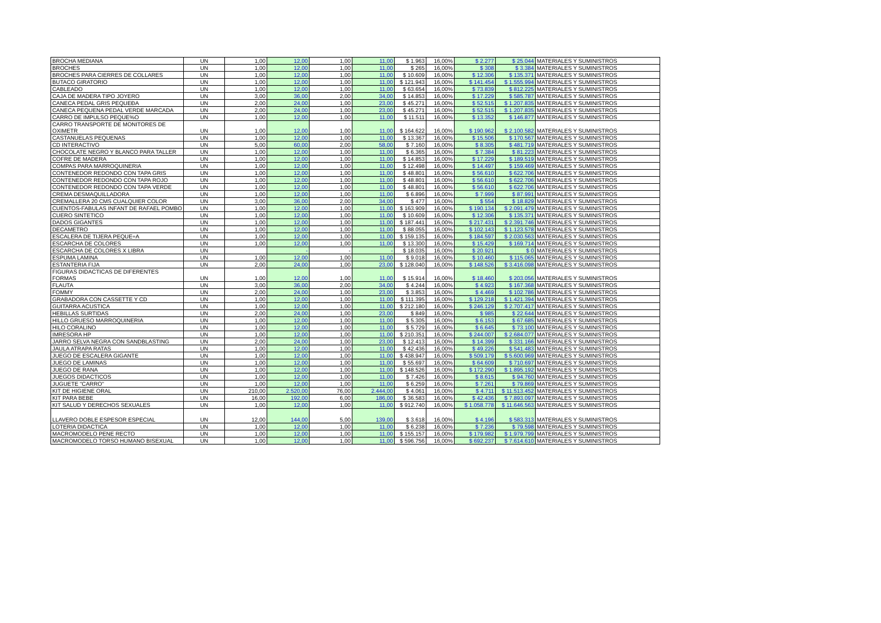| BROCHA MEDIANA | UN | 1,00 | 12,00 | 1,00 | 11,00 | $ 1.963 | 16,00% | $ 2.277 | $ 25.044 | MATERIALES Y SUMINISTROS |
| BROCHES | UN | 1,00 | 12,00 | 1,00 | 11,00 | $ 265 | 16,00% | $ 308 | $ 3.384 | MATERIALES Y SUMINISTROS |
| BROCHES PARA CIERRES DE COLLARES | UN | 1,00 | 12,00 | 1,00 | 11,00 | $ 10.609 | 16,00% | $ 12.306 | $ 135.371 | MATERIALES Y SUMINISTROS |
| BUTACO GIRATORIO | UN | 1,00 | 12,00 | 1,00 | 11,00 | $ 121.943 | 16,00% | $ 141.454 | $ 1.555.994 | MATERIALES Y SUMINISTROS |
| CABLEADO | UN | 1,00 | 12,00 | 1,00 | 11,00 | $ 63.654 | 16,00% | $ 73.839 | $ 812.225 | MATERIALES Y SUMINISTROS |
| CAJA DE MADERA TIPO JOYERO | UN | 3,00 | 36,00 | 2,00 | 34,00 | $ 14.853 | 16,00% | $ 17.229 | $ 585.787 | MATERIALES Y SUMINISTROS |
| CANECA PEDAL GRIS PEQUEÐA | UN | 2,00 | 24,00 | 1,00 | 23,00 | $ 45.271 | 16,00% | $ 52.515 | $ 1.207.835 | MATERIALES Y SUMINISTROS |
| CANECA PEQUENA PEDAL VERDE MARCADA | UN | 2,00 | 24,00 | 1,00 | 23,00 | $ 45.271 | 16,00% | $ 52.515 | $ 1.207.835 | MATERIALES Y SUMINISTROS |
| CARRO DE IMPULSO PEQUE%O | UN | 1,00 | 12,00 | 1,00 | 11,00 | $ 11.511 | 16,00% | $ 13.352 | $ 146.877 | MATERIALES Y SUMINISTROS |
| CARRO TRANSPORTE DE MONITORES DE OXIMETR | UN | 1,00 | 12,00 | 1,00 | 11,00 | $ 164.622 | 16,00% | $ 190.962 | $ 2.100.582 | MATERIALES Y SUMINISTROS |
| CASTANUELAS PEQUENAS | UN | 1,00 | 12,00 | 1,00 | 11,00 | $ 13.367 | 16,00% | $ 15.506 | $ 170.567 | MATERIALES Y SUMINISTROS |
| CD INTERACTIVO | UN | 5,00 | 60,00 | 2,00 | 58,00 | $ 7.160 | 16,00% | $ 8.305 | $ 481.719 | MATERIALES Y SUMINISTROS |
| CHOCOLATE NEGRO Y BLANCO PARA TALLER | UN | 1,00 | 12,00 | 1,00 | 11,00 | $ 6.365 | 16,00% | $ 7.384 | $ 81.223 | MATERIALES Y SUMINISTROS |
| COFRE DE MADERA | UN | 1,00 | 12,00 | 1,00 | 11,00 | $ 14.853 | 16,00% | $ 17.229 | $ 189.519 | MATERIALES Y SUMINISTROS |
| COMPAS PARA MARROQUINERIA | UN | 1,00 | 12,00 | 1,00 | 11,00 | $ 12.498 | 16,00% | $ 14.497 | $ 159.469 | MATERIALES Y SUMINISTROS |
| CONTENEDOR REDONDO CON TAPA GRIS | UN | 1,00 | 12,00 | 1,00 | 11,00 | $ 48.801 | 16,00% | $ 56.610 | $ 622.706 | MATERIALES Y SUMINISTROS |
| CONTENEDOR REDONDO CON TAPA ROJO | UN | 1,00 | 12,00 | 1,00 | 11,00 | $ 48.801 | 16,00% | $ 56.610 | $ 622.706 | MATERIALES Y SUMINISTROS |
| CONTENEDOR REDONDO CON TAPA VERDE | UN | 1,00 | 12,00 | 1,00 | 11,00 | $ 48.801 | 16,00% | $ 56.610 | $ 622.706 | MATERIALES Y SUMINISTROS |
| CREMA DESMAQUILLADORA | UN | 1,00 | 12,00 | 1,00 | 11,00 | $ 6.896 | 16,00% | $ 7.999 | $ 87.991 | MATERIALES Y SUMINISTROS |
| CREMALLERA 20 CMS CUALQUIER COLOR | UN | 3,00 | 36,00 | 2,00 | 34,00 | $ 477 | 16,00% | $ 554 | $ 18.829 | MATERIALES Y SUMINISTROS |
| CUENTOS-FABULAS INFANT DE RAFAEL POMBO | UN | 1,00 | 12,00 | 1,00 | 11,00 | $ 163.909 | 16,00% | $ 190.134 | $ 2.091.479 | MATERIALES Y SUMINISTROS |
| CUERO SINTETICO | UN | 1,00 | 12,00 | 1,00 | 11,00 | $ 10.609 | 16,00% | $ 12.306 | $ 135.371 | MATERIALES Y SUMINISTROS |
| DADOS GIGANTES | UN | 1,00 | 12,00 | 1,00 | 11,00 | $ 187.441 | 16,00% | $ 217.431 | $ 2.391.746 | MATERIALES Y SUMINISTROS |
| DECAMETRO | UN | 1,00 | 12,00 | 1,00 | 11,00 | $ 88.055 | 16,00% | $ 102.143 | $ 1.123.578 | MATERIALES Y SUMINISTROS |
| ESCALERA DE TIJERA PEQUE÷A | UN | 1,00 | 12,00 | 1,00 | 11,00 | $ 159.135 | 16,00% | $ 184.597 | $ 2.030.563 | MATERIALES Y SUMINISTROS |
| ESCARCHA DE COLORES | UN | 1,00 | 12,00 | 1,00 | 11,00 | $ 13.300 | 16,00% | $ 15.429 | $ 169.714 | MATERIALES Y SUMINISTROS |
| ESCARCHA DE COLORES X LIBRA | UN | | - | - | - | $ 18.035 | 16,00% | $ 20.921 | $ 0 | MATERIALES Y SUMINISTROS |
| ESPUMA LAMINA | UN | 1,00 | 12,00 | 1,00 | 11,00 | $ 9.018 | 16,00% | $ 10.460 | $ 115.065 | MATERIALES Y SUMINISTROS |
| ESTANTERIA FIJA | UN | 2,00 | 24,00 | 1,00 | 23,00 | $ 128.040 | 16,00% | $ 148.526 | $ 3.416.098 | MATERIALES Y SUMINISTROS |
| FIGURAS DIDACTICAS DE DIFERENTES FORMAS | UN | 1,00 | 12,00 | 1,00 | 11,00 | $ 15.914 | 16,00% | $ 18.460 | $ 203.056 | MATERIALES Y SUMINISTROS |
| FLAUTA | UN | 3,00 | 36,00 | 2,00 | 34,00 | $ 4.244 | 16,00% | $ 4.923 | $ 167.368 | MATERIALES Y SUMINISTROS |
| FOMMY | UN | 2,00 | 24,00 | 1,00 | 23,00 | $ 3.853 | 16,00% | $ 4.469 | $ 102.786 | MATERIALES Y SUMINISTROS |
| GRABADORA CON CASSETTE Y CD | UN | 1,00 | 12,00 | 1,00 | 11,00 | $ 111.395 | 16,00% | $ 129.218 | $ 1.421.394 | MATERIALES Y SUMINISTROS |
| GUITARRA ACUSTICA | UN | 1,00 | 12,00 | 1,00 | 11,00 | $ 212.180 | 16,00% | $ 246.129 | $ 2.707.417 | MATERIALES Y SUMINISTROS |
| HEBILLAS SURTIDAS | UN | 2,00 | 24,00 | 1,00 | 23,00 | $ 849 | 16,00% | $ 985 | $ 22.644 | MATERIALES Y SUMINISTROS |
| HILLO GRUESO MARROQUINERIA | UN | 1,00 | 12,00 | 1,00 | 11,00 | $ 5.305 | 16,00% | $ 6.153 | $ 67.685 | MATERIALES Y SUMINISTROS |
| HILO CORALINO | UN | 1,00 | 12,00 | 1,00 | 11,00 | $ 5.729 | 16,00% | $ 6.645 | $ 73.100 | MATERIALES Y SUMINISTROS |
| IMRESORA HP | UN | 1,00 | 12,00 | 1,00 | 11,00 | $ 210.351 | 16,00% | $ 244.007 | $ 2.684.077 | MATERIALES Y SUMINISTROS |
| JARRO SELVA NEGRA CON SANDBLASTING | UN | 2,00 | 24,00 | 1,00 | 23,00 | $ 12.413 | 16,00% | $ 14.399 | $ 331.166 | MATERIALES Y SUMINISTROS |
| JAULA ATRAPA RATAS | UN | 1,00 | 12,00 | 1,00 | 11,00 | $ 42.436 | 16,00% | $ 49.226 | $ 541.483 | MATERIALES Y SUMINISTROS |
| JUEGO DE ESCALERA GIGANTE | UN | 1,00 | 12,00 | 1,00 | 11,00 | $ 438.947 | 16,00% | $ 509.179 | $ 5.600.969 | MATERIALES Y SUMINISTROS |
| JUEGO DE LAMINAS | UN | 1,00 | 12,00 | 1,00 | 11,00 | $ 55.697 | 16,00% | $ 64.609 | $ 710.697 | MATERIALES Y SUMINISTROS |
| JUEGO DE RANA | UN | 1,00 | 12,00 | 1,00 | 11,00 | $ 148.526 | 16,00% | $ 172.290 | $ 1.895.192 | MATERIALES Y SUMINISTROS |
| JUEGOS DIDACTICOS | UN | 1,00 | 12,00 | 1,00 | 11,00 | $ 7.426 | 16,00% | $ 8.615 | $ 94.760 | MATERIALES Y SUMINISTROS |
| JUGUETE "CARRO" | UN | 1,00 | 12,00 | 1,00 | 11,00 | $ 6.259 | 16,00% | $ 7.261 | $ 79.869 | MATERIALES Y SUMINISTROS |
| KIT DE HIGIENE ORAL | UN | 210,00 | 2.520,00 | 76,00 | 2.444,00 | $ 4.061 | 16,00% | $ 4.711 | $ 11.513.452 | MATERIALES Y SUMINISTROS |
| KIT PARA BEBE | UN | 16,00 | 192,00 | 6,00 | 186,00 | $ 36.583 | 16,00% | $ 42.436 | $ 7.893.097 | MATERIALES Y SUMINISTROS |
| KIT SALUD Y DERECHOS SEXUALES | UN | 1,00 | 12,00 | 1,00 | 11,00 | $ 912.740 | 16,00% | $ 1.058.778 | $ 11.646.563 | MATERIALES Y SUMINISTROS |
| LLAVERO DOBLE ESPESOR ESPECIAL | UN | 12,00 | 144,00 | 5,00 | 139,00 | $ 3.618 | 16,00% | $ 4.196 | $ 583.313 | MATERIALES Y SUMINISTROS |
| LOTERIA DIDACTICA | UN | 1,00 | 12,00 | 1,00 | 11,00 | $ 6.238 | 16,00% | $ 7.236 | $ 79.598 | MATERIALES Y SUMINISTROS |
| MACROMODELO PENE RECTO | UN | 1,00 | 12,00 | 1,00 | 11,00 | $ 155.157 | 16,00% | $ 179.982 | $ 1.979.799 | MATERIALES Y SUMINISTROS |
| MACROMODELO TORSO HUMANO BISEXUAL | UN | 1,00 | 12,00 | 1,00 | 11,00 | $ 596.756 | 16,00% | $ 692.237 | $ 7.614.610 | MATERIALES Y SUMINISTROS |